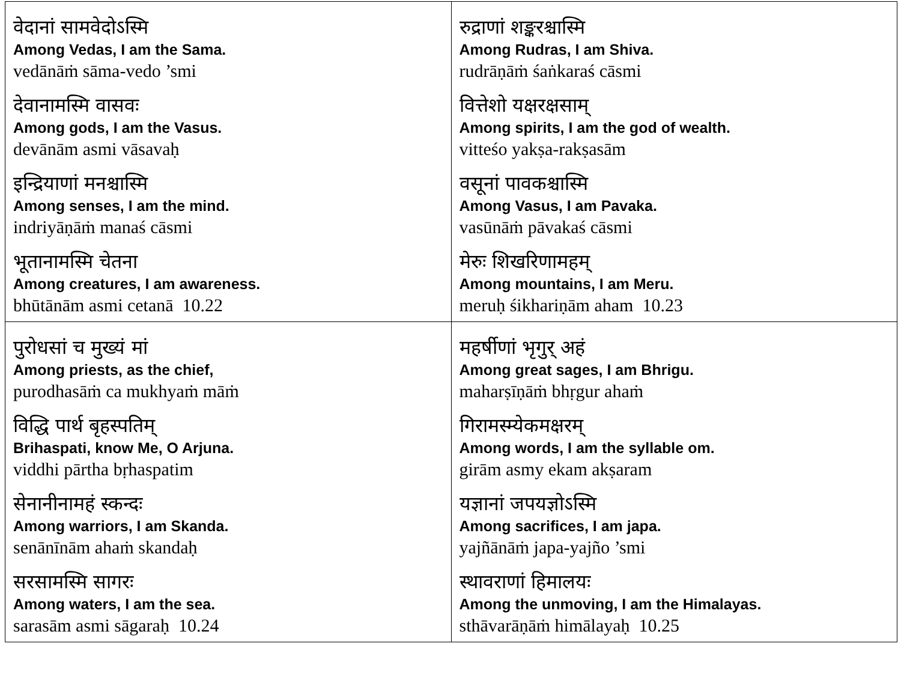| वेदानां सामवेदोऽस्मि Among Vedas, I am the Sama. vedānāṁ sāma-vedo ’smi देवानामस्मि वासवः Among gods, I am the Vasus. devānām asmi vāsavaḥ इन्द्रियाणां मनश्चास्मि Among senses, I am the mind. indriyāṇāṁ manaś cāsmi भूतानामस्मि चेतना Among creatures, I am awareness. bhūtānām asmi cetanā 10.22 | रुद्राणां शङ्करश्चास्मि Among Rudras, I am Shiva. rudrāṇāṁ śaṅkaraś cāsmi वित्तेशो यक्षरक्षसाम् Among spirits, I am the god of wealth. vitteśo yakṣa-rakṣasām वसूनां पावकश्चास्मि Among Vasus, I am Pavaka. vasūnāṁ pāvakaś cāsmi मेरुः शिखरिणामहम् Among mountains, I am Meru. meruḥ śikhariṇām aham 10.23 |
| पुरोधसां च मुख्यं मां Among priests, as the chief, purodhasāṁ ca mukhyaṁ māṁ विद्धि पार्थ बृहस्पतिम् Brihaspati, know Me, O Arjuna. viddhi pārtha bṛhaspatim सेनानीनामहं स्कन्दः Among warriors, I am Skanda. senānīnām ahaṁ skandaḥ सरसामस्मि सागरः Among waters, I am the sea. sarasām asmi sāgaraḥ 10.24 | महर्षीणां भृगुर् अहं Among great sages, I am Bhrigu. maharṣīṇāṁ bhṛgur ahaṁ गिरामस्म्येकमक्षरम् Among words, I am the syllable om. girām asmy ekam akṣaram यज्ञानां जपयज्ञोऽस्मि Among sacrifices, I am japa. yajñānāṁ japa-yajño ’smi स्थावराणां हिमालयः Among the unmoving, I am the Himalayas. sthāvarāṇāṁ himālayaḥ 10.25 |